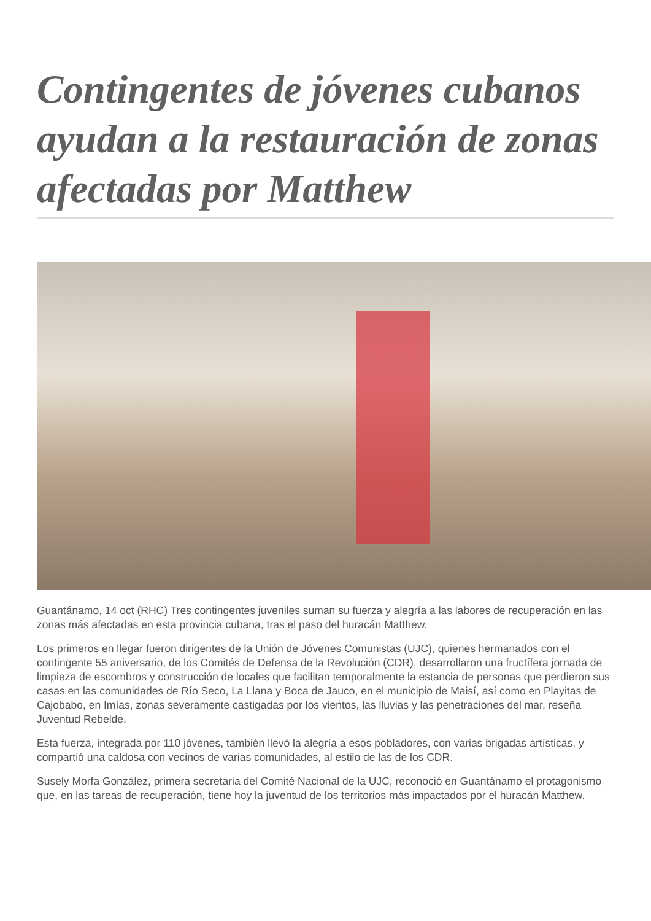Contingentes de jóvenes cubanos ayudan a la restauración de zonas afectadas por Matthew
Guantánamo, 14 oct (RHC) Tres contingentes juveniles suman su fuerza y alegría a las labores de recuperación en las zonas más afectadas en esta provincia cubana, tras el paso del huracán Matthew.
Los primeros en llegar fueron dirigentes de la Unión de Jóvenes Comunistas (UJC), quienes hermanados con el contingente 55 aniversario, de los Comités de Defensa de la Revolución (CDR), desarrollaron una fructífera jornada de limpieza de escombros y construcción de locales que facilitan temporalmente la estancia de personas que perdieron sus casas en las comunidades de Río Seco, La Llana y Boca de Jauco, en el municipio de Maisí, así como en Playitas de Cajobabo, en Imías, zonas severamente castigadas por los vientos, las lluvias y las penetraciones del mar, reseña Juventud Rebelde.
Esta fuerza, integrada por 110 jóvenes, también llevó la alegría a esos pobladores, con varias brigadas artísticas, y compartió una caldosa con vecinos de varias comunidades, al estilo de las de los CDR.
Susely Morfa González, primera secretaria del Comité Nacional de la UJC, reconoció en Guantánamo el protagonismo que, en las tareas de recuperación, tiene hoy la juventud de los territorios más impactados por el huracán Matthew.